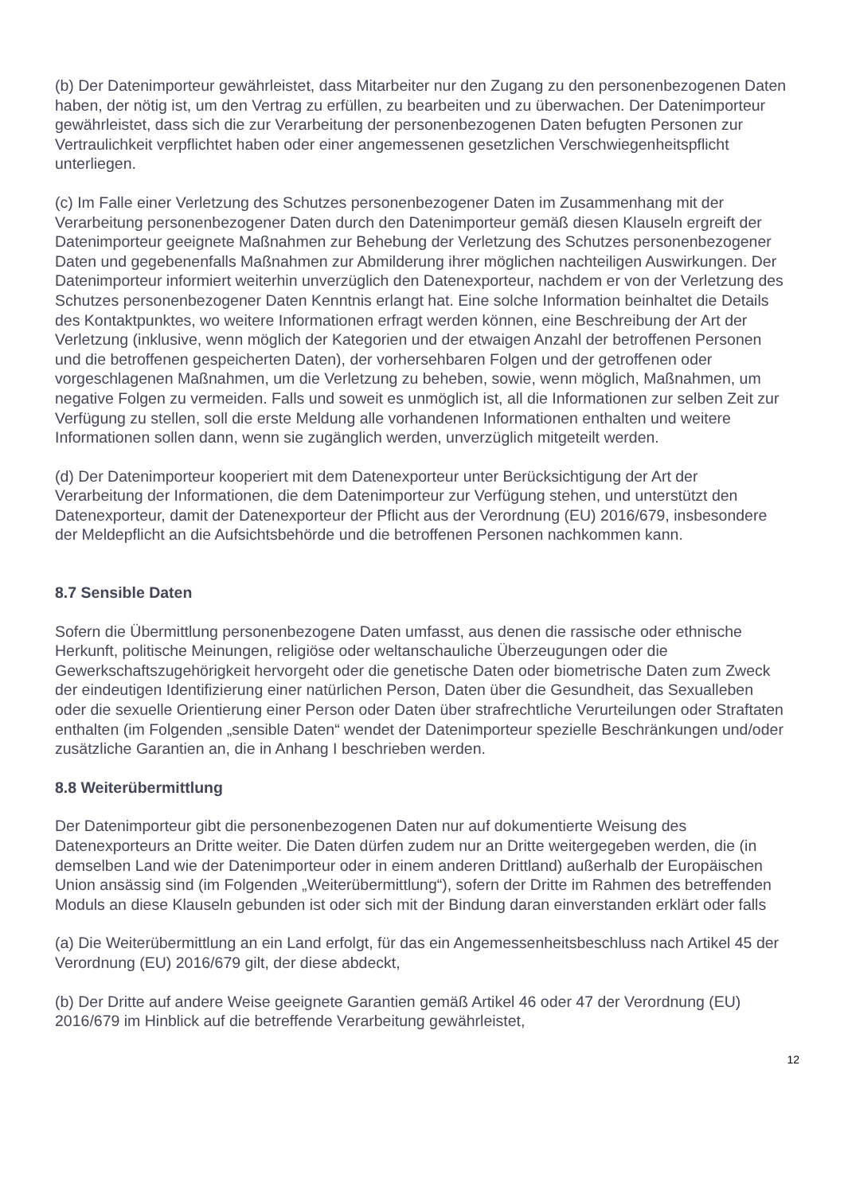(b) Der Datenimporteur gewährleistet, dass Mitarbeiter nur den Zugang zu den personenbezogenen Daten haben, der nötig ist, um den Vertrag zu erfüllen, zu bearbeiten und zu überwachen. Der Datenimporteur gewährleistet, dass sich die zur Verarbeitung der personenbezogenen Daten befugten Personen zur Vertraulichkeit verpflichtet haben oder einer angemessenen gesetzlichen Verschwiegenheitspflicht unterliegen.
(c) Im Falle einer Verletzung des Schutzes personenbezogener Daten im Zusammenhang mit der Verarbeitung personenbezogener Daten durch den Datenimporteur gemäß diesen Klauseln ergreift der Datenimporteur geeignete Maßnahmen zur Behebung der Verletzung des Schutzes personenbezogener Daten und gegebenenfalls Maßnahmen zur Abmilderung ihrer möglichen nachteiligen Auswirkungen. Der Datenimporteur informiert weiterhin unverzüglich den Datenexporteur, nachdem er von der Verletzung des Schutzes personenbezogener Daten Kenntnis erlangt hat. Eine solche Information beinhaltet die Details des Kontaktpunktes, wo weitere Informationen erfragt werden können, eine Beschreibung der Art der Verletzung (inklusive, wenn möglich der Kategorien und der etwaigen Anzahl der betroffenen Personen und die betroffenen gespeicherten Daten), der vorhersehbaren Folgen und der getroffenen oder vorgeschlagenen Maßnahmen, um die Verletzung zu beheben, sowie, wenn möglich, Maßnahmen, um negative Folgen zu vermeiden. Falls und soweit es unmöglich ist, all die Informationen zur selben Zeit zur Verfügung zu stellen, soll die erste Meldung alle vorhandenen Informationen enthalten und weitere Informationen sollen dann, wenn sie zugänglich werden, unverzüglich mitgeteilt werden.
(d) Der Datenimporteur kooperiert mit dem Datenexporteur unter Berücksichtigung der Art der Verarbeitung der Informationen, die dem Datenimporteur zur Verfügung stehen, und unterstützt den Datenexporteur, damit der Datenexporteur der Pflicht aus der Verordnung (EU) 2016/679, insbesondere der Meldepflicht an die Aufsichtsbehörde und die betroffenen Personen nachkommen kann.
8.7 Sensible Daten
Sofern die Übermittlung personenbezogene Daten umfasst, aus denen die rassische oder ethnische Herkunft, politische Meinungen, religiöse oder weltanschauliche Überzeugungen oder die Gewerkschaftszugehörigkeit hervorgeht oder die genetische Daten oder biometrische Daten zum Zweck der eindeutigen Identifizierung einer natürlichen Person, Daten über die Gesundheit, das Sexualleben oder die sexuelle Orientierung einer Person oder Daten über strafrechtliche Verurteilungen oder Straftaten enthalten (im Folgenden „sensible Daten“ wendet der Datenimporteur spezielle Beschränkungen und/oder zusätzliche Garantien an, die in Anhang I beschrieben werden.
8.8 Weiterübermittlung
Der Datenimporteur gibt die personenbezogenen Daten nur auf dokumentierte Weisung des Datenexporteurs an Dritte weiter. Die Daten dürfen zudem nur an Dritte weitergegeben werden, die (in demselben Land wie der Datenimporteur oder in einem anderen Drittland) außerhalb der Europäischen Union ansässig sind (im Folgenden „Weiterübermittlung“), sofern der Dritte im Rahmen des betreffenden Moduls an diese Klauseln gebunden ist oder sich mit der Bindung daran einverstanden erklärt oder falls
(a) Die Weiterübermittlung an ein Land erfolgt, für das ein Angemessenheitsbeschluss nach Artikel 45 der Verordnung (EU) 2016/679 gilt, der diese abdeckt,
(b) Der Dritte auf andere Weise geeignete Garantien gemäß Artikel 46 oder 47 der Verordnung (EU) 2016/679 im Hinblick auf die betreffende Verarbeitung gewährleistet,
12